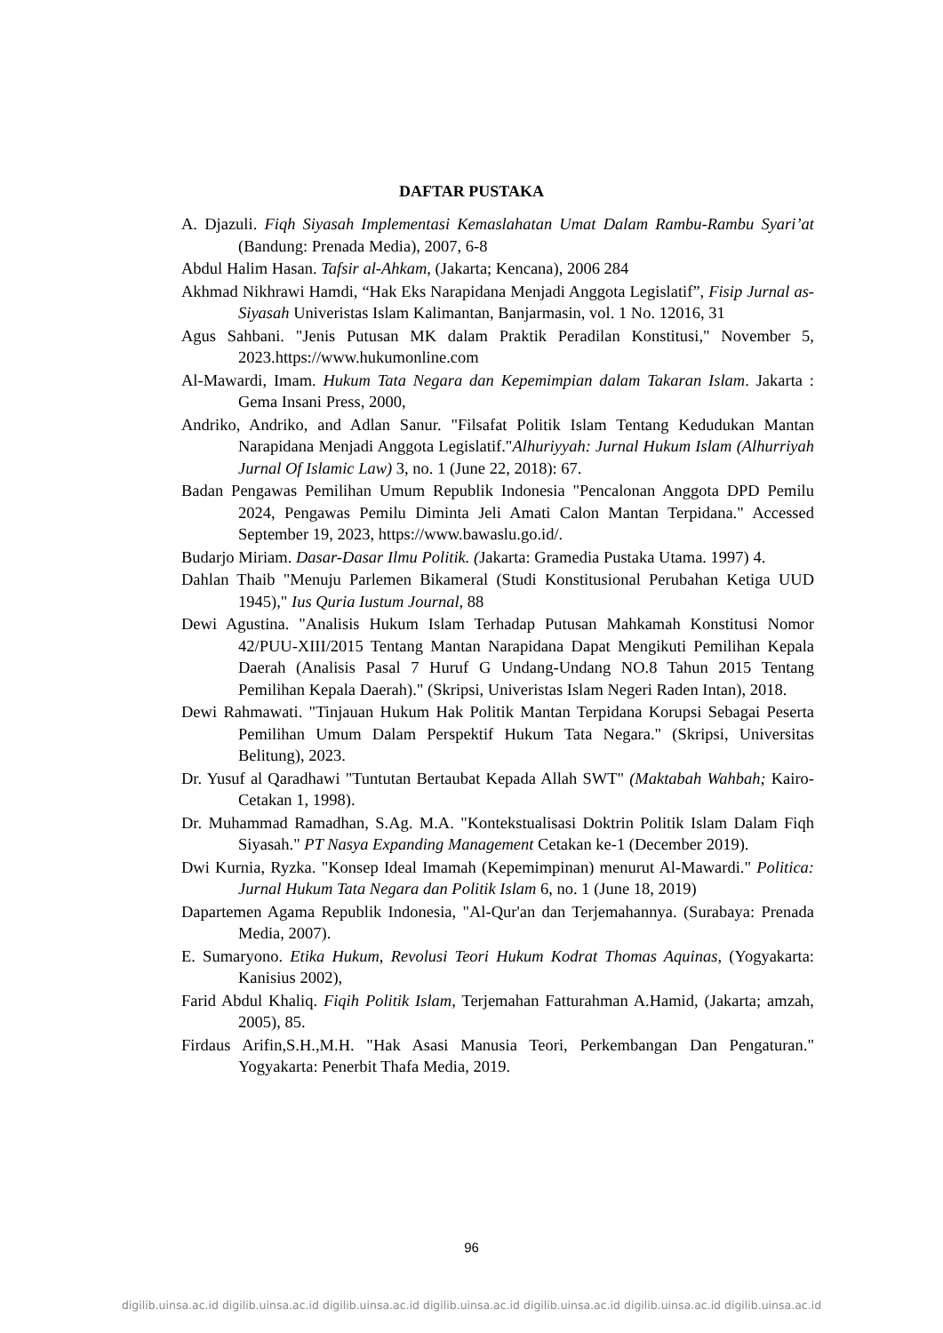DAFTAR PUSTAKA
A. Djazuli. Fiqh Siyasah Implementasi Kemaslahatan Umat Dalam Rambu-Rambu Syari’at (Bandung: Prenada Media), 2007, 6-8
Abdul Halim Hasan. Tafsir al-Ahkam, (Jakarta; Kencana), 2006 284
Akhmad Nikhrawi Hamdi, “Hak Eks Narapidana Menjadi Anggota Legislatif”, Fisip Jurnal as-Siyasah Univeristas Islam Kalimantan, Banjarmasin, vol. 1 No. 12016, 31
Agus Sahbani. "Jenis Putusan MK dalam Praktik Peradilan Konstitusi," November 5, 2023.https://www.hukumonline.com
Al-Mawardi, Imam. Hukum Tata Negara dan Kepemimpian dalam Takaran Islam. Jakarta : Gema Insani Press, 2000,
Andriko, Andriko, and Adlan Sanur. "Filsafat Politik Islam Tentang Kedudukan Mantan Narapidana Menjadi Anggota Legislatif."Alhuriyyah: Jurnal Hukum Islam (Alhurriyah Jurnal Of Islamic Law) 3, no. 1 (June 22, 2018): 67.
Badan Pengawas Pemilihan Umum Republik Indonesia "Pencalonan Anggota DPD Pemilu 2024, Pengawas Pemilu Diminta Jeli Amati Calon Mantan Terpidana." Accessed September 19, 2023, https://www.bawaslu.go.id/.
Budarjo Miriam. Dasar-Dasar Ilmu Politik. (Jakarta: Gramedia Pustaka Utama. 1997) 4.
Dahlan Thaib "Menuju Parlemen Bikameral (Studi Konstitusional Perubahan Ketiga UUD 1945)," Ius Quria Iustum Journal, 88
Dewi Agustina. "Analisis Hukum Islam Terhadap Putusan Mahkamah Konstitusi Nomor 42/PUU-XIII/2015 Tentang Mantan Narapidana Dapat Mengikuti Pemilihan Kepala Daerah (Analisis Pasal 7 Huruf G Undang-Undang NO.8 Tahun 2015 Tentang Pemilihan Kepala Daerah)." (Skripsi, Univeristas Islam Negeri Raden Intan), 2018.
Dewi Rahmawati. "Tinjauan Hukum Hak Politik Mantan Terpidana Korupsi Sebagai Peserta Pemilihan Umum Dalam Perspektif Hukum Tata Negara." (Skripsi, Universitas Belitung), 2023.
Dr. Yusuf al Qaradhawi "Tuntutan Bertaubat Kepada Allah SWT" (Maktabah Wahbah; Kairo- Cetakan 1, 1998).
Dr. Muhammad Ramadhan, S.Ag. M.A. "Kontekstualisasi Doktrin Politik Islam Dalam Fiqh Siyasah." PT Nasya Expanding Management Cetakan ke-1 (December 2019).
Dwi Kurnia, Ryzka. "Konsep Ideal Imamah (Kepemimpinan) menurut Al-Mawardi." Politica: Jurnal Hukum Tata Negara dan Politik Islam 6, no. 1 (June 18, 2019)
Dapartemen Agama Republik Indonesia, "Al-Qur'an dan Terjemahannya. (Surabaya: Prenada Media, 2007).
E. Sumaryono. Etika Hukum, Revolusi Teori Hukum Kodrat Thomas Aquinas, (Yogyakarta: Kanisius 2002),
Farid Abdul Khaliq. Fiqih Politik Islam, Terjemahan Fatturahman A.Hamid, (Jakarta; amzah, 2005), 85.
Firdaus Arifin,S.H.,M.H. "Hak Asasi Manusia Teori, Perkembangan Dan Pengaturan." Yogyakarta: Penerbit Thafa Media, 2019.
96
digilib.uinsa.ac.id digilib.uinsa.ac.id digilib.uinsa.ac.id digilib.uinsa.ac.id digilib.uinsa.ac.id digilib.uinsa.ac.id digilib.uinsa.ac.id